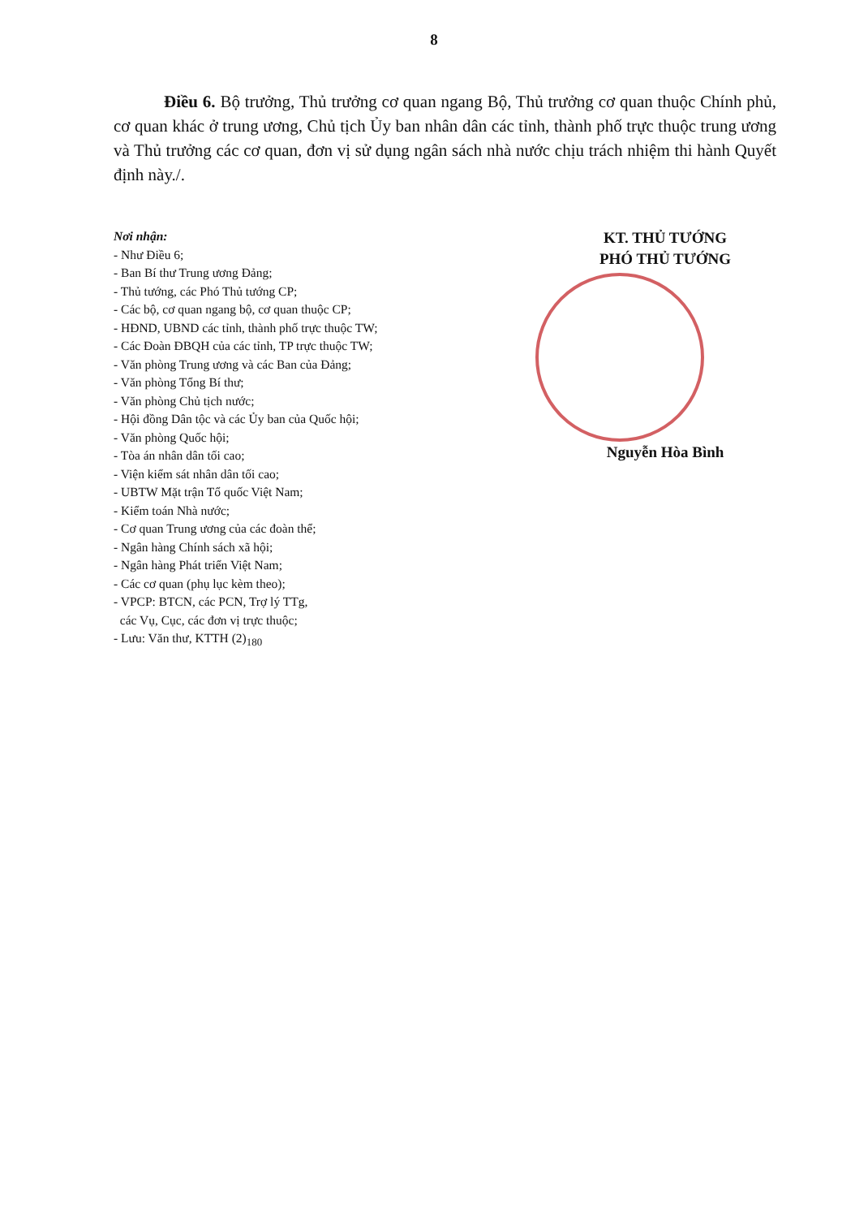8
Điều 6. Bộ trưởng, Thủ trưởng cơ quan ngang Bộ, Thủ trưởng cơ quan thuộc Chính phủ, cơ quan khác ở trung ương, Chủ tịch Ủy ban nhân dân các tỉnh, thành phố trực thuộc trung ương và Thủ trưởng các cơ quan, đơn vị sử dụng ngân sách nhà nước chịu trách nhiệm thi hành Quyết định này./.
Nơi nhận:
- Như Điều 6;
- Ban Bí thư Trung ương Đảng;
- Thủ tướng, các Phó Thủ tướng CP;
- Các bộ, cơ quan ngang bộ, cơ quan thuộc CP;
- HĐND, UBND các tỉnh, thành phố trực thuộc TW;
- Các Đoàn ĐBQH của các tỉnh, TP trực thuộc TW;
- Văn phòng Trung ương và các Ban của Đảng;
- Văn phòng Tổng Bí thư;
- Văn phòng Chủ tịch nước;
- Hội đồng Dân tộc và các Ủy ban của Quốc hội;
- Văn phòng Quốc hội;
- Tòa án nhân dân tối cao;
- Viện kiểm sát nhân dân tối cao;
- UBTW Mặt trận Tổ quốc Việt Nam;
- Kiểm toán Nhà nước;
- Cơ quan Trung ương của các đoàn thể;
- Ngân hàng Chính sách xã hội;
- Ngân hàng Phát triển Việt Nam;
- Các cơ quan (phụ lục kèm theo);
- VPCP: BTCN, các PCN, Trợ lý TTg,
các Vụ, Cục, các đơn vị trực thuộc;
- Lưu: Văn thư, KTTH (2)<sub>180</sub>
KT. THỦ TƯỚNG
PHÓ THỦ TƯỚNG
Nguyễn Hòa Bình